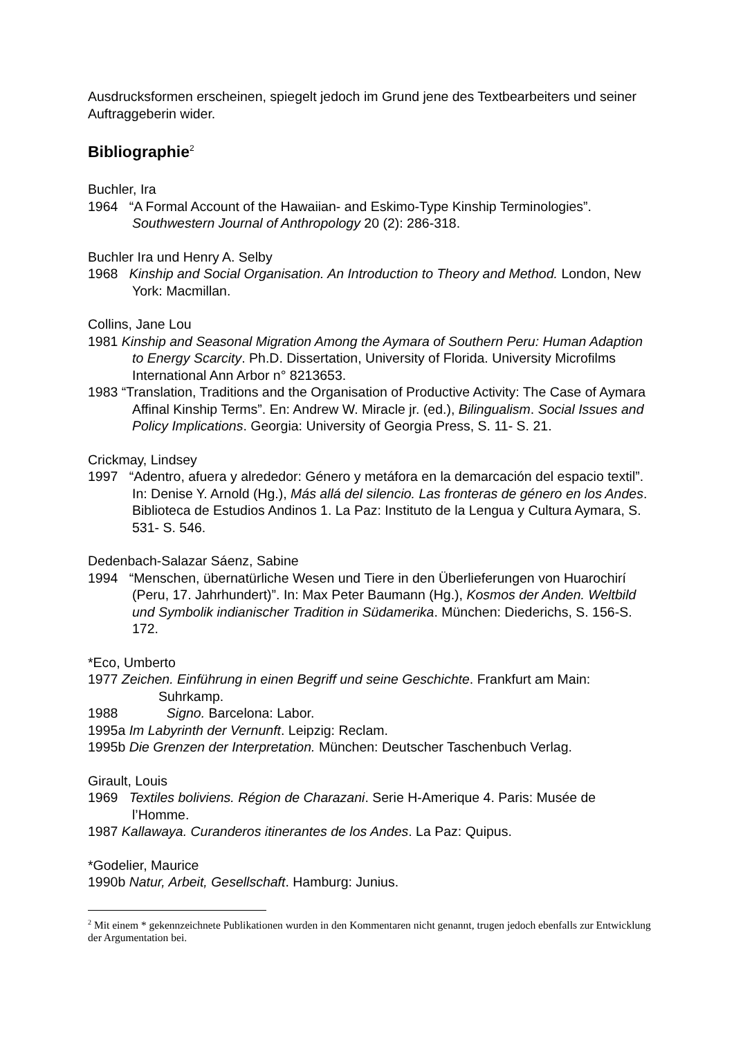Ausdrucksformen erscheinen, spiegelt jedoch im Grund jene des Textbearbeiters und seiner Auftraggeberin wider.
Bibliographie<sup>2</sup>
Buchler, Ira
1964 “A Formal Account of the Hawaiian- and Eskimo-Type Kinship Terminologies”. Southwestern Journal of Anthropology 20 (2): 286-318.
Buchler Ira und Henry A. Selby
1968 Kinship and Social Organisation. An Introduction to Theory and Method. London, New York: Macmillan.
Collins, Jane Lou
1981 Kinship and Seasonal Migration Among the Aymara of Southern Peru: Human Adaption to Energy Scarcity. Ph.D. Dissertation, University of Florida. University Microfilms International Ann Arbor n° 8213653.
1983 “Translation, Traditions and the Organisation of Productive Activity: The Case of Aymara Affinal Kinship Terms”. En: Andrew W. Miracle jr. (ed.), Bilingualism. Social Issues and Policy Implications. Georgia: University of Georgia Press, S. 11- S. 21.
Crickmay, Lindsey
1997 “Adentro, afuera y alrededor: Género y metáfora en la demarcación del espacio textil”. In: Denise Y. Arnold (Hg.), Más allá del silencio. Las fronteras de género en los Andes. Biblioteca de Estudios Andinos 1. La Paz: Instituto de la Lengua y Cultura Aymara, S. 531- S. 546.
Dedenbach-Salazar Sáenz, Sabine
1994 “Menschen, übernatürliche Wesen und Tiere in den Überlieferungen von Huarochirí (Peru, 17. Jahrhundert)”. In: Max Peter Baumann (Hg.), Kosmos der Anden. Weltbild und Symbolik indianischer Tradition in Südamerika. München: Diederichs, S. 156-S. 172.
*Eco, Umberto
1977 Zeichen. Einführung in einen Begriff und seine Geschichte. Frankfurt am Main: Suhrkamp.
1988 Signo. Barcelona: Labor.
1995a Im Labyrinth der Vernunft. Leipzig: Reclam.
1995b Die Grenzen der Interpretation. München: Deutscher Taschenbuch Verlag.
Girault, Louis
1969 Textiles boliviens. Région de Charazani. Serie H-Amerique 4. Paris: Musée de l’Homme.
1987 Kallawaya. Curanderos itinerantes de los Andes. La Paz: Quipus.
*Godelier, Maurice
1990b Natur, Arbeit, Gesellschaft. Hamburg: Junius.
<sup>2</sup> Mit einem * gekennzeichnete Publikationen wurden in den Kommentaren nicht genannt, trugen jedoch ebenfalls zur Entwicklung der Argumentation bei.